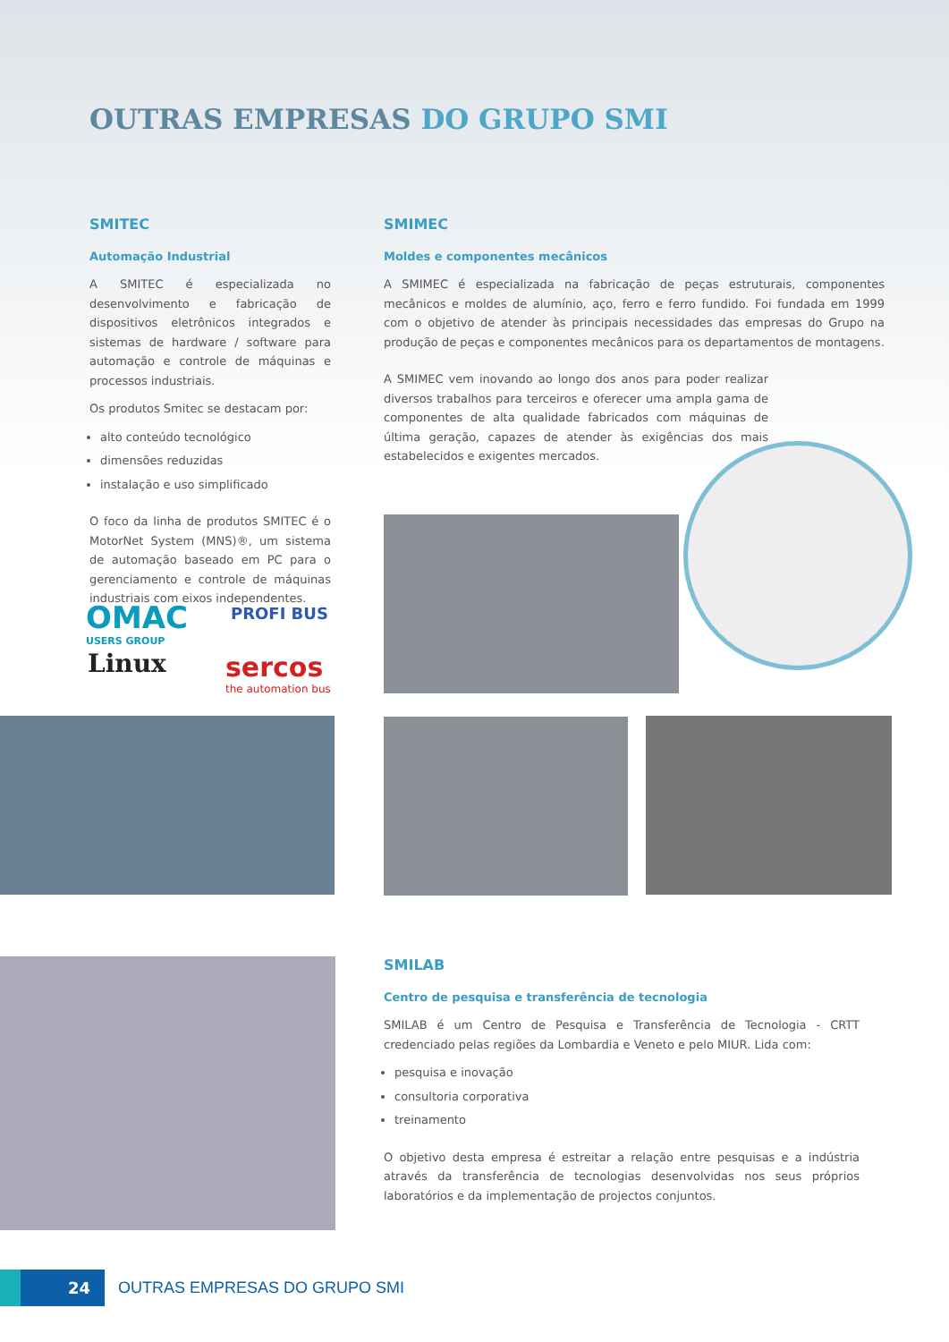OUTRAS EMPRESAS DO GRUPO SMI
SMITEC
Automação Industrial
A SMITEC é especializada no desenvolvimento e fabricação de dispositivos eletrônicos integrados e sistemas de hardware / software para automação e controle de máquinas e processos industriais.
Os produtos Smitec se destacam por:
alto conteúdo tecnológico
dimensões reduzidas
instalação e uso simplificado
O foco da linha de produtos SMITEC é o MotorNet System (MNS)®, um sistema de automação baseado em PC para o gerenciamento e controle de máquinas industriais com eixos independentes.
OMAC
USERS GROUP
PROFI BUS
Linux
sercos
the automation bus
SMIMEC
Moldes e componentes mecânicos
A SMIMEC é especializada na fabricação de peças estruturais, componentes mecânicos e moldes de alumínio, aço, ferro e ferro fundido. Foi fundada em 1999 com o objetivo de atender às principais necessidades das empresas do Grupo na produção de peças e componentes mecânicos para os departamentos de montagens.
A SMIMEC vem inovando ao longo dos anos para poder realizar diversos trabalhos para terceiros e oferecer uma ampla gama de componentes de alta qualidade fabricados com máquinas de última geração, capazes de atender às exigências dos mais estabelecidos e exigentes mercados.
SMILAB
Centro de pesquisa e transferência de tecnologia
SMILAB é um Centro de Pesquisa e Transferência de Tecnologia - CRTT credenciado pelas regiões da Lombardia e Veneto e pelo MIUR. Lida com:
pesquisa e inovação
consultoria corporativa
treinamento
O objetivo desta empresa é estreitar a relação entre pesquisas e a indústria através da transferência de tecnologias desenvolvidas nos seus próprios laboratórios e da implementação de projectos conjuntos.
24
OUTRAS EMPRESAS DO GRUPO SMI